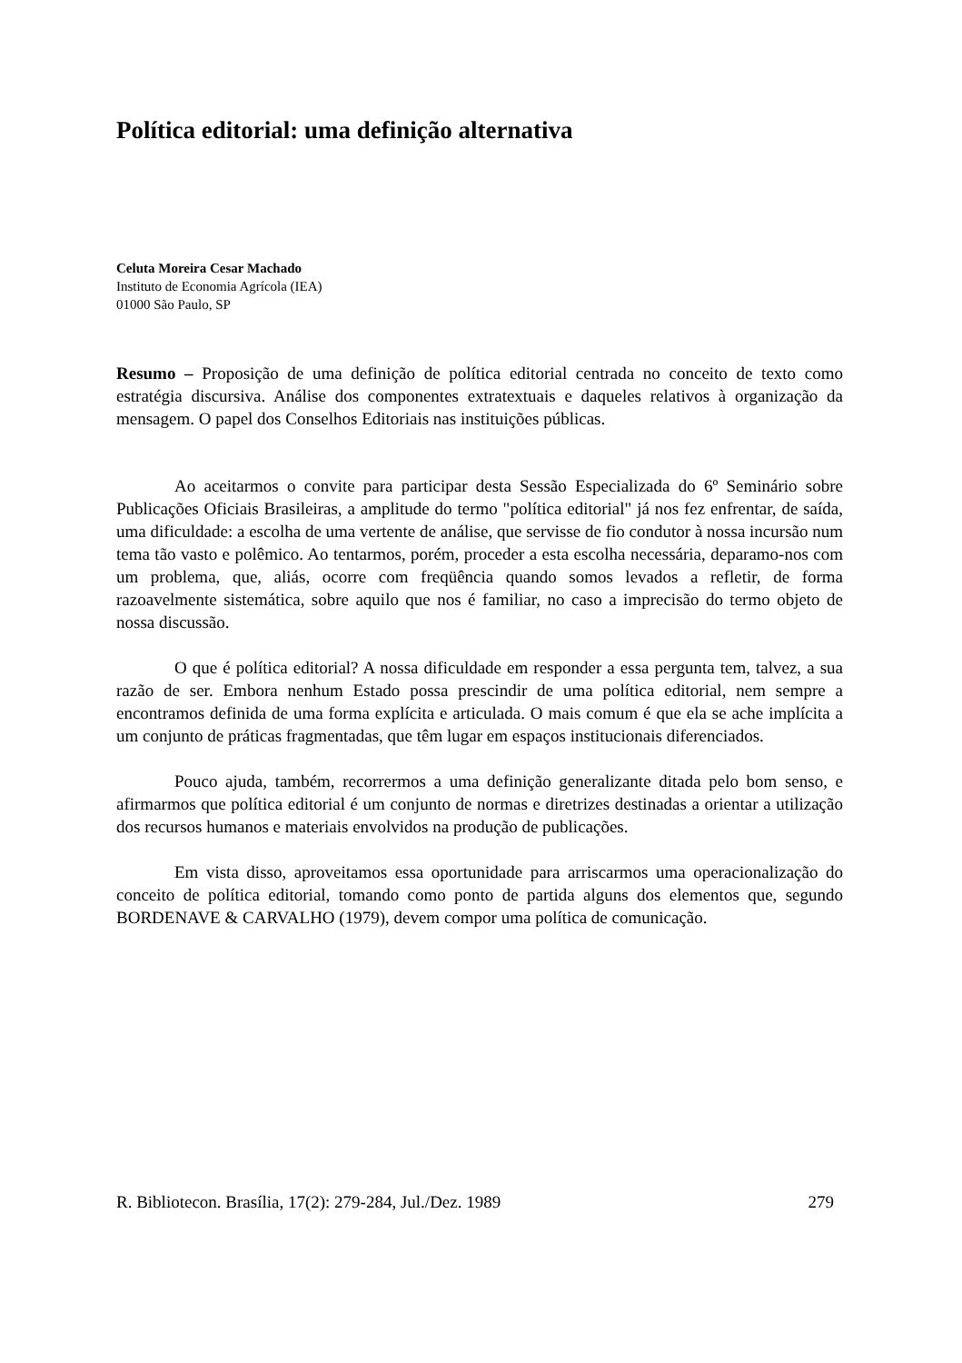Política editorial: uma definição alternativa
Celuta Moreira Cesar Machado
Instituto de Economia Agrícola (IEA)
01000 São Paulo, SP
Resumo – Proposição de uma definição de política editorial centrada no conceito de texto como estratégia discursiva. Análise dos componentes extratextuais e daqueles relativos à organização da mensagem. O papel dos Conselhos Editoriais nas instituições públicas.
Ao aceitarmos o convite para participar desta Sessão Especializada do 6º Seminário sobre Publicações Oficiais Brasileiras, a amplitude do termo "política editorial" já nos fez enfrentar, de saída, uma dificuldade: a escolha de uma vertente de análise, que servisse de fio condutor à nossa incursão num tema tão vasto e polêmico. Ao tentarmos, porém, proceder a esta escolha necessária, deparamo-nos com um problema, que, aliás, ocorre com freqüência quando somos levados a refletir, de forma razoavelmente sistemática, sobre aquilo que nos é familiar, no caso a imprecisão do termo objeto de nossa discussão.
O que é política editorial? A nossa dificuldade em responder a essa pergunta tem, talvez, a sua razão de ser. Embora nenhum Estado possa prescindir de uma política editorial, nem sempre a encontramos definida de uma forma explícita e articulada. O mais comum é que ela se ache implícita a um conjunto de práticas fragmentadas, que têm lugar em espaços institucionais diferenciados.
Pouco ajuda, também, recorrermos a uma definição generalizante ditada pelo bom senso, e afirmarmos que política editorial é um conjunto de normas e diretrizes destinadas a orientar a utilização dos recursos humanos e materiais envolvidos na produção de publicações.
Em vista disso, aproveitamos essa oportunidade para arriscarmos uma operacionalização do conceito de política editorial, tomando como ponto de partida alguns dos elementos que, segundo BORDENAVE & CARVALHO (1979), devem compor uma política de comunicação.
R. Bibliotecon. Brasília, 17(2): 279-284, Jul./Dez. 1989 279